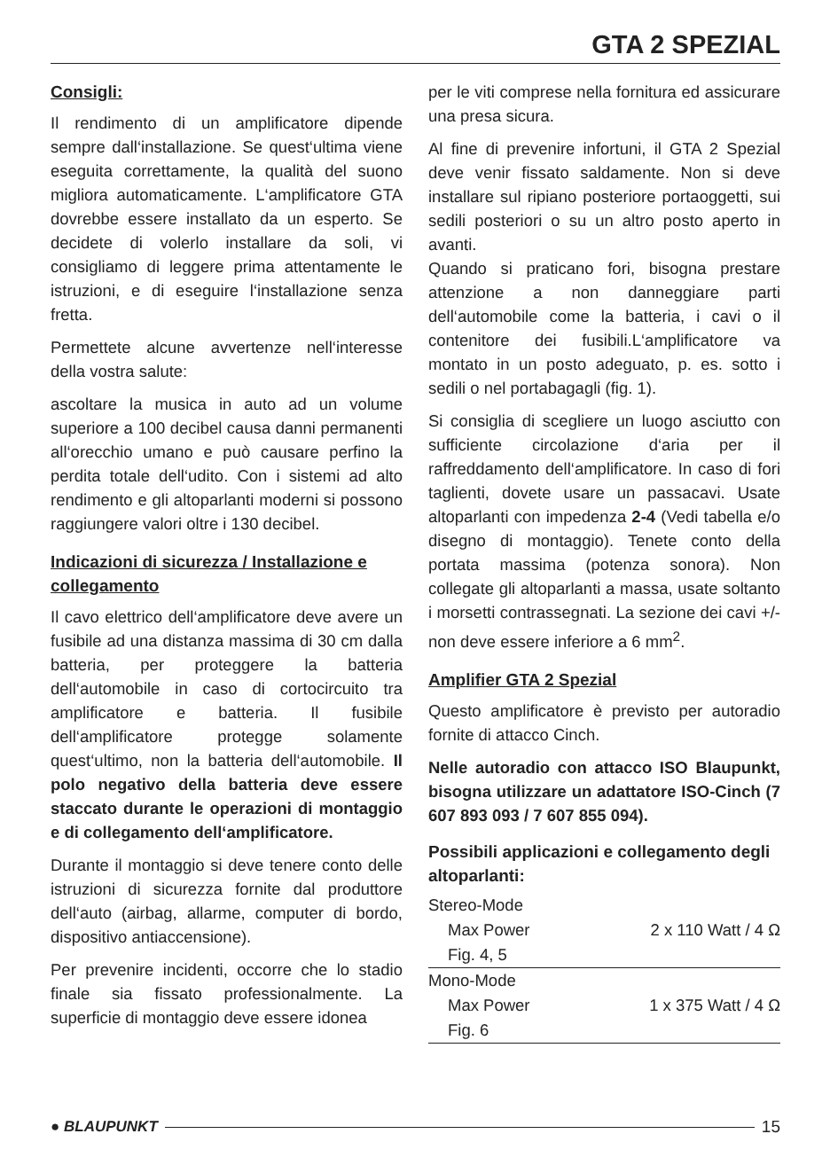GTA 2 SPEZIAL
Consigli:
Il rendimento di un amplificatore dipende sempre dall‘installazione. Se quest‘ultima viene eseguita correttamente, la qualità del suono migliora automaticamente. L‘amplificatore GTA dovrebbe essere installato da un esperto. Se decidete di volerlo installare da soli, vi consigliamo di leggere prima attentamente le istruzioni, e di eseguire l‘installazione senza fretta.
Permettete alcune avvertenze nell‘interesse della vostra salute:
ascoltare la musica in auto ad un volume superiore a 100 decibel causa danni permanenti all‘orecchio umano e può causare perfino la perdita totale dell‘udito. Con i sistemi ad alto rendimento e gli altoparlanti moderni si possono raggiungere valori oltre i 130 decibel.
Indicazioni di sicurezza / Installazione e collegamento
Il cavo elettrico dell‘amplificatore deve avere un fusibile ad una distanza massima di 30 cm dalla batteria, per proteggere la batteria dell‘automobile in caso di cortocircuito tra amplificatore e batteria. Il fusibile dell‘amplificatore protegge solamente quest‘ultimo, non la batteria dell‘automobile. Il polo negativo della batteria deve essere staccato durante le operazioni di montaggio e di collegamento dell‘amplificatore.
Durante il montaggio si deve tenere conto delle istruzioni di sicurezza fornite dal produttore dell‘auto (airbag, allarme, computer di bordo, dispositivo antiaccensione).
Per prevenire incidenti, occorre che lo stadio finale sia fissato professionalmente. La superficie di montaggio deve essere idonea
per le viti comprese nella fornitura ed assicurare una presa sicura.
Al fine di prevenire infortuni, il GTA 2 Spezial deve venir fissato saldamente. Non si deve installare sul ripiano posteriore portaoggetti, sui sedili posteriori o su un altro posto aperto in avanti.
Quando si praticano fori, bisogna prestare attenzione a non danneggiare parti dell‘automobile come la batteria, i cavi o il contenitore dei fusibili.L‘amplificatore va montato in un posto adeguato, p. es. sotto i sedili o nel portabagagli (fig. 1).
Si consiglia di scegliere un luogo asciutto con sufficiente circolazione d‘aria per il raffreddamento dell‘amplificatore. In caso di fori taglienti, dovete usare un passacavi. Usate altoparlanti con impedenza 2-4 (Vedi tabella e/o disegno di montaggio). Tenete conto della portata massima (potenza sonora). Non collegate gli altoparlanti a massa, usate soltanto i morsetti contrassegnati. La sezione dei cavi +/- non deve essere inferiore a 6 mm<sup>2</sup>.
Amplifier GTA 2 Spezial
Questo amplificatore è previsto per autoradio fornite di attacco Cinch.
Nelle autoradio con attacco ISO Blaupunkt, bisogna utilizzare un adattatore ISO-Cinch (7 607 893 093 / 7 607 855 094).
Possibili applicazioni e collegamento degli altoparlanti:
| Stereo-Mode | |
| Max Power | 2 x 110 Watt / 4 Ω |
| Fig. 4, 5 | |
| Mono-Mode | |
| Max Power | 1 x 375 Watt / 4 Ω |
| Fig. 6 | |
● BLAUPUNKT 15